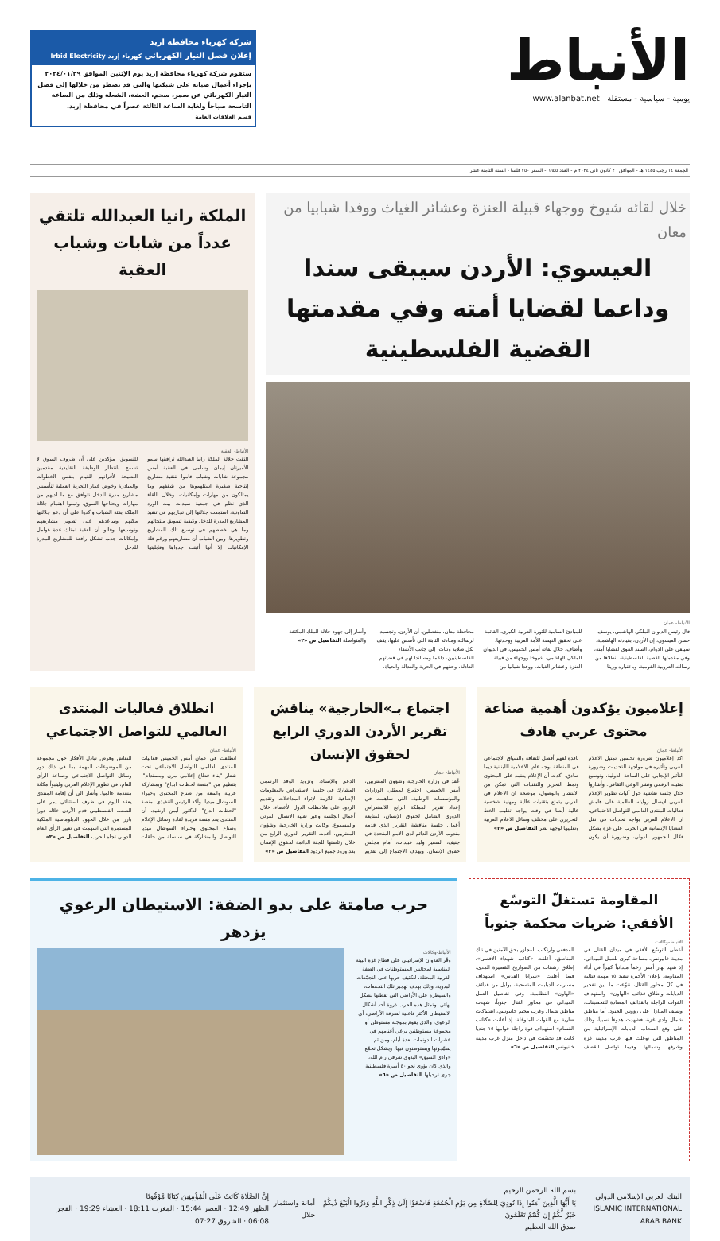الأنباط
يومية - سياسية - مستقلة www.alanbat.net
شركة كهرباء محافظة اربد
إعلان فصل التيار الكهربائي كهرباء إربد Irbid Electricity
ستقوم شركة كهرباء محافظة إربد يوم الإثنين الموافق ٢٠٢٤/٠١/٢٩ بإجراء أعمال صيانة على شبكتها والتي قد تضطر من خلالها إلى فصل التيار الكهربائي عن سمر، سحم، العشة، الشعلة وذلك من الساعة التاسعة صباحاً ولغاية الساعة الثالثة عصراً في محافظة إربد.
قسم العلاقات العامة
الجمعة ١٤ رجب ١٤٤٥ هـ - الموافق ٢٦ كانون ثاني ٢٠٢٤ م - العدد ٦٦٥٥ - السعر ٢٥٠ فلسا - السنة الثامنة عشر
خلال لقائه شيوخ ووجهاء قبيلة العنزة وعشائر الغياث ووفدا شبابيا من معان
العيسوي: الأردن سيبقى سندا وداعما لقضايا أمته وفي مقدمتها القضية الفلسطينية
الأنباط- عمان
قال رئيس الديوان الملكي الهاشمي، يوسف حسن العيسوي، إن الأردن، بقيادته الهاشمية، سيبقى على الدوام، السند القوي لقضايا أمته، وفي مقدمتها القضية الفلسطينية، انطلاقا من رسالته العروبية القومية، وباعتباره وريثا للمبادئ السامية للثورة العربية الكبرى، القائمة على تحقيق النهضة للأمة العربية ووحدتها. وأضاف، خلال لقائه أمس الخميس، في الديوان الملكي الهاشمي، شيوخا ووجهاء من قبيلة العنزة وعشائر الغياث، ووفدا شبابيا من محافظة معان، منفصلين، أن الأردن، وتجسيدا لرسالته ومبادئه الثابتة التي تأسس عليها، يقف بكل صلابة وثبات، إلى جانب الأشقاء الفلسطينيين، داعما ومساندا لهم في قضيتهم العادلة، وحقهم في الحرية والعدالة والحياة. وأشار إلى جهود جلالة الملك المكثفة والمتواصلة التفاصيل ص «٢»
الملكة رانيا العبدالله تلتقي عدداً من شابات وشباب العقبة
الأنباط- العقبة
التقت جلالة الملكة رانيا العبدالله ترافقها سمو الأميرتان إيمان وسلمى في العقبة أمس مجموعة شابات وشباب قاموا بتنفيذ مشاريع إنتاجية صغيرة استلهموها من شغفهم وما يمتلكون من مهارات وإمكانيات. وخلال اللقاء الذي نظم في جمعية سيدات بيت الورد التعاونية، استمعت جلالتها إلى تجاربهم في تنفيذ المشاريع المدرة للدخل وكيفية تسويق منتجاتهم وما هي خططهم في توسيع تلك المشاريع وتطويرها. وبين الشباب أن مشاريعهم ورغم قلة الإمكانيات إلا أنها أثبتت جدواها وقابليتها للتسويق، مؤكدين على أن ظروف السوق لا تسمح بانتظار الوظيفة التقليدية مقدمين النصيحة لأقرانهم للقيام بنفس الخطوات والمبادرة وخوض غمار التجربة العملية لتأسيس مشاريع مدرة للدخل تتوافق مع ما لديهم من مهارات ويحتاجها السوق. وثمنوا اهتمام جلالة الملكة بفئة الشباب وأكدوا على أن دعم جلالتها مكنهم وساعدهم على تطوير مشاريعهم وتوسيعها. وقالوا أن العقبة تمتلك عدة عوامل وإمكانات جذب تشكل رافعة للمشاريع المدرة للدخل
إعلاميون يؤكدون أهمية صناعة محتوى عربي هادف
الأنباط- عمان
اكد إعلاميون ضرورة تحسين تمثيل الاعلام العربي وتأثيره في مواجهة التحديات وضرورة التأثير الإيجابي على الساحة الدولية، وتوسيع تمثيله الرقمي ونشر الوعي الثقافي. وأشاروا خلال جلسة نقاشية حول آليات تطوير الإعلام العربي لإيصال روايته للعالمية على هامش فعاليات المنتدى العالمي للتواصل الاجتماعي، ان الاعلام العربي يواجه تحديات في نقل القضايا الإنسانية في الحرب على غزة بشكل فعّال للجمهور الدولي، وضرورة أن يكون نافذة لفهم أفضل للثقافة والسياق الاجتماعي في المنطقة بوجه عام. الاعلامية اللبنانية ديما صادق، أكدت أن الإعلام يعتمد على المحتوى ونمط التحرير والتقنيات التي تمكن من الانتشار والوصول، موضحة ان الاعلام في العربي يتمتع بتقنيات عالية ومهنية شخصية عالية أيضا في وقت يواجه تغليب الخط التحريري على مختلف وسائل الاعلام العربية وتغليبها لوجهة نظر التفاصيل ص «٢»
اجتماع بـ»الخارجية» يناقش تقرير الأردن الدوري الرابع لحقوق الإنسان
الأنباط- عمان
عُقد في وزارة الخارجية وشؤون المغتربين، أمس الخميس، اجتماع لممثلي الوزارات والمؤسسات الوطنية، التي ساهمت في إعداد تقرير المملكة الرابع للاستعراض الدوري الشامل لحقوق الإنسان، لمتابعة أعمال جلسة مناقشة التقرير الذي قدمه مندوب الأردن الدائم لدى الأمم المتحدة في جنيف، السفير وليد عبيدات، أمام مجلس حقوق الإنسان. ويهدف الاجتماع إلى تقديم الدعم والإسناد، وتزويد الوفد الرسمي المشارك في جلسة الاستعراض بالمعلومات الإضافية اللازمة لإثراء المداخلات وتقديم الردود على ملاحظات الدول الأعضاء، خلال أعمال الجلسة وعبر تقنية الاتصال المرئي والمسموع. وكانت وزارة الخارجية وشؤون المغتربين، أعدت التقرير الدوري الرابع من خلال رئاستها للجنة الدائمة لحقوق الإنسان بعد ورود جميع الردود التفاصيل ص «٣»
انطلاق فعاليات المنتدى العالمي للتواصل الاجتماعي
الأنباط- عمان
انطلقت في عمان أمس الخميس فعاليات المنتدى العالمي للتواصل الاجتماعي تحت شعار "بناء قطاع إعلامي مرن ومستدام"، بتنظيم من "منصة لحظات ابداع" وبمشاركة عربية واسعة من صناع المحتوى وخبراء السوشال ميديا. وأكد الرئيس التنفيذي لمنصة "لحظات ابداع" الدكتور أيمن ارشيد، أن المنتدى يعد منصة فريدة لقادة وسائل الإعلام وصناع المحتوى وخبراء السوشال ميديا للتواصل والمشاركة في سلسلة من حلقات النقاش وفرص تبادل الأفكار حول مجموعة من الموضوعات المهمة بما في ذلك دور وسائل التواصل الاجتماعي وصناعة الرأي العام، في تطوير الإعلام العربي وليتبوأ مكانة متقدمة عالميا. وأشار الى أن إقامة المنتدى يعقد اليوم في ظرف استثنائي يمر على الشعب الفلسطيني قدم الأردن خلاله دورا بارزا من خلال الجهود الدبلوماسية الملكية المستمرة التي اسهمت في تغيير الرأي العام الدولي تجاه الحرب التفاصيل ص «٣»
المقاومة تستغلّ التوسّع الأفقي: ضربات محكمة جنوباً
الأنباط-وكالات
أعطى التوسّع الأفقي في ميدان القتال في مدينة خانيونس، مساحة كبرى للعمل الميداني، إذ شهد نهار أمس زخماً ميدانياً كبيراً في أداء المقاومة، بإعلان الأخيرة تنفيذ ١٥ مهمة قتالية في كلّ محاور القتال، تنوّعت ما بين تفجير الدبابات وإطلاق قذائف «الهاون»، واستهداف القوات الراجلة بالقذائف المضادة للتحصينات، ونسف المنازل على رؤوس الجنود. أما مناطق شمال وادي غزة، فشهدت هدوءاً نسبياً، وذلك على وقع انسحاب الدبابات الإسرائيلية من المناطق التي توغلت فيها غرب مدينة غزة وشرقها وشمالها. وفيما تواصل القصف المدفعي وارتكاب المجازر بحق الآمنين في تلك المناطق، أعلنت «كتائب شهداء الأقصى»، إطلاق رشقات من الصواريخ القصيرة المدى، فيما أعلنت «سرايا القدس» استهداف مسارات الدبابات المتسحبة، بوابل من قذائف «الهاون» النظامية. وفي تفاصيل العمل الميداني في محاور القتال جنوباً، شهدت مناطق شمال وغرب مخيم خانيونس، اشتباكات ضارية مع القوات المتوغلة؛ إذ أعلنت «كتائب القسام» استهداف قوة راجلة قوامها ١٥ جنديا كانت قد تحصّنت في داخل منزل غرب مدينة خانيونس التفاصيل ص «٦»
حرب صامتة على بدو الضفة: الاستيطان الرعوي يزدهر
الأنباط-وكالات
وفّر العدوان الإسرائيلي على قطاع غزة البيئة المناسبة لمجالس المستوطنات في الضفة الغربية المحتلة، لتكثيف حربها على التجمّعات البدوية، وذلك بهدف تهجير تلك التجمعات، والسيطرة على الأراضي التي تقطنها بشكل نهائي. وتمثل هذه الحرب ذروة أحد أشكال الاستيطان الأكثر فاعلية لسرقة الأراضي، أي الرعوي، والذي يقوم بموجبه مستوطن أو مجموعة مستوطنين برعي أغنامهم في عشرات الدونمات لعدة أيام، ومن ثم يسيّجونها ويستوطنون فيها. ويشكل تجمّع «وادي السيق» البدوي شرقي رام الله، والذي كان يؤوي نحو ٤٠ أسرة فلسطينية جرى ترحيلها التفاصيل ص «٦»
البنك العربي الإسلامي الدولي
ISLAMIC INTERNATIONAL ARAB BANK
بسم الله الرحمن الرحيم
يَا أَيُّهَا الَّذِينَ آمَنُوا إِذَا نُودِيَ لِلصَّلَاةِ مِن يَوْمِ الْجُمُعَةِ فَاسْعَوْا إِلَىٰ ذِكْرِ اللَّهِ وَذَرُوا الْبَيْعَ ذَٰلِكُمْ خَيْرٌ لَّكُمْ إِن كُنتُمْ تَعْلَمُونَ
صدق الله العظيم
أمانة واستثمار حلال
إِنَّ الصَّلَاةَ كَانَتْ عَلَى الْمُؤْمِنِينَ كِتَابًا مَّوْقُوتًا
الظهر 12:49 · العصر 15:44 · المغرب 18:11 · العشاء 19:29 · الفجر 06:08 · الشروق 07:27